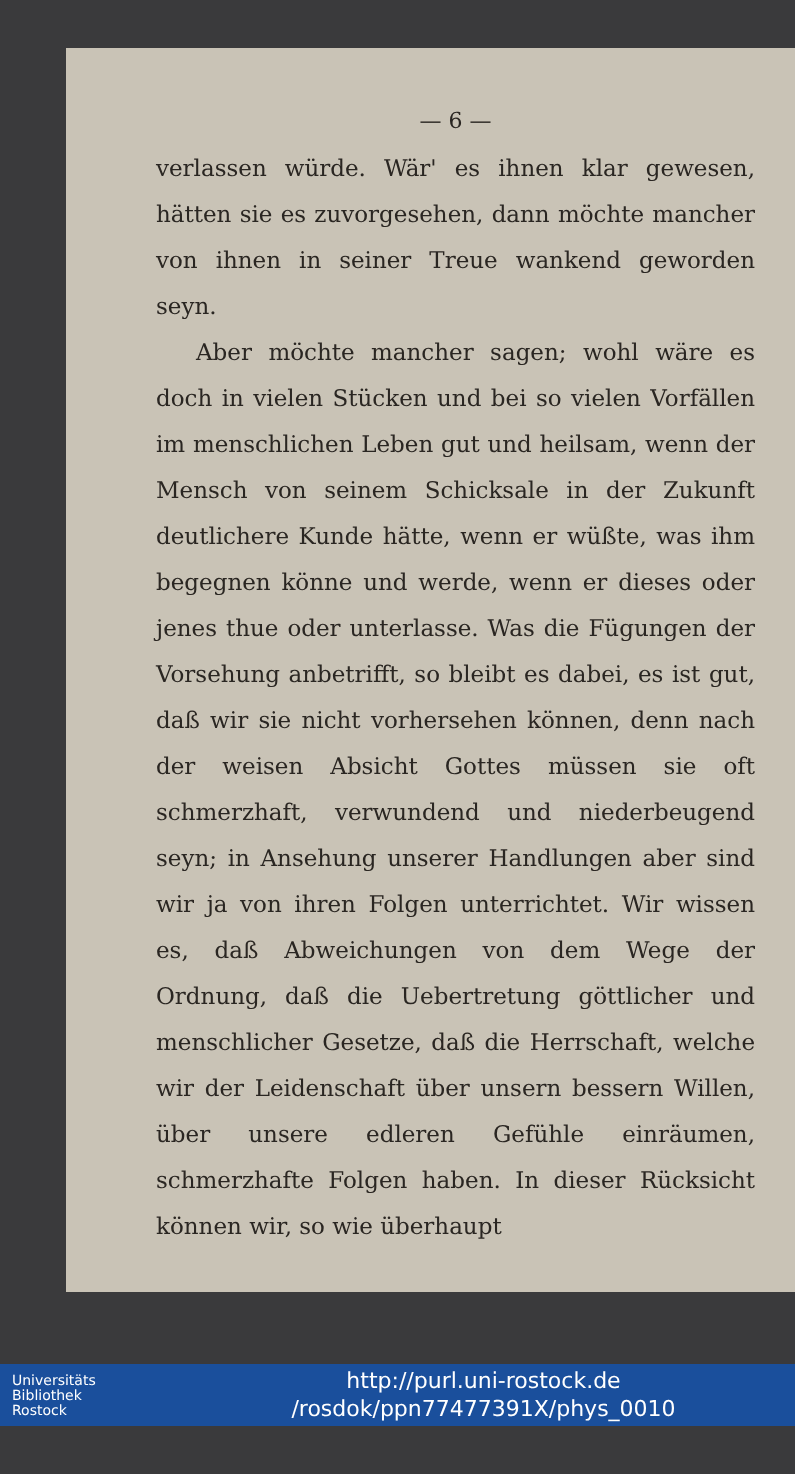— 6 —
verlassen würde. Wär' es ihnen klar gewesen, hätten sie es zuvorgesehen, dann möchte mancher von ihnen in seiner Treue wankend geworden seyn.
Aber möchte mancher sagen; wohl wäre es doch in vielen Stücken und bei so vielen Vorfällen im menschlichen Leben gut und heilsam, wenn der Mensch von seinem Schicksale in der Zukunft deutlichere Kunde hätte, wenn er wüßte, was ihm begegnen könne und werde, wenn er dieses oder jenes thue oder unterlasse. Was die Fügungen der Vorsehung anbetrifft, so bleibt es dabei, es ist gut, daß wir sie nicht vorhersehen können, denn nach der weisen Absicht Gottes müssen sie oft schmerzhaft, verwundend und niederbeugend seyn; in Ansehung unserer Handlungen aber sind wir ja von ihren Folgen unterrichtet. Wir wissen es, daß Abweichungen von dem Wege der Ordnung, daß die Uebertretung göttlicher und menschlicher Gesetze, daß die Herrschaft, welche wir der Leidenschaft über unsern bessern Willen, über unsere edleren Gefühle einräumen, schmerzhafte Folgen haben. In dieser Rücksicht können wir, so wie überhaupt
Universitäts
Bibliothek
Rostock
http://purl.uni-rostock.de
/rosdok/ppn77477391X/phys_0010